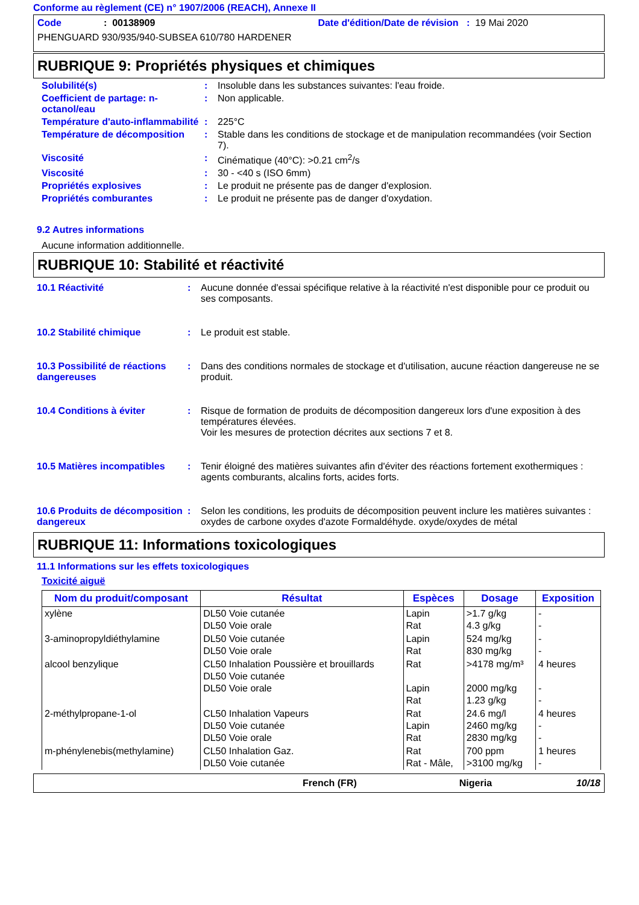Conforme au règlement (CE) n° 1907/2006 (REACH), Annexe II
Code: 00138909 Date d'édition/Date de révision : 19 Mai 2020
PHENGUARD 930/935/940-SUBSEA 610/780 HARDENER
RUBRIQUE 9: Propriétés physiques et chimiques
Solubilité(s) : Insoluble dans les substances suivantes: l'eau froide.
Coefficient de partage: n-octanol/eau
: Non applicable.
Température d'auto-inflammabilité
: 225°C
Température de décomposition : Stable dans les conditions de stockage et de manipulation recommandées (voir Section 7).
Viscosité : Cinématique (40°C): >0.21 cm<sup>2</sup>/s
Viscosité : 30 - <40 s (ISO 6mm)
Propriétés explosives : Le produit ne présente pas de danger d'explosion.
Propriétés comburantes : Le produit ne présente pas de danger d'oxydation.
9.2 Autres informations
Aucune information additionnelle.
RUBRIQUE 10: Stabilité et réactivité
10.1 Réactivité : Aucune donnée d'essai spécifique relative à la réactivité n'est disponible pour ce produit ou ses composants.
10.2 Stabilité chimique : Le produit est stable.
10.3 Possibilité de réactions dangereuses
: Dans des conditions normales de stockage et d'utilisation, aucune réaction dangereuse ne se produit.
10.4 Conditions à éviter : Risque de formation de produits de décomposition dangereux lors d'une exposition à des températures élevées.
Voir les mesures de protection décrites aux sections 7 et 8.
10.5 Matières incompatibles
: Tenir éloigné des matières suivantes afin d'éviter des réactions fortement exothermiques : agents comburants, alcalins forts, acides forts.
10.6 Produits de décomposition dangereux
: Selon les conditions, les produits de décomposition peuvent inclure les matières suivantes : oxydes de carbone oxydes d'azote Formaldéhyde. oxyde/oxydes de métal
RUBRIQUE 11: Informations toxicologiques
11.1 Informations sur les effets toxicologiques
Toxicité aiguë
| Nom du produit/composant | Résultat | Espèces | Dosage | Exposition |
| --- | --- | --- | --- | --- |
| xylène | DL50 Voie cutanée DL50 Voie orale | Lapin Rat | >1.7 g/kg 4.3 g/kg | - - |
| 3-aminopropyldiéthylamine | DL50 Voie cutanée DL50 Voie orale | Lapin Rat | 524 mg/kg 830 mg/kg | - - |
| alcool benzylique | CL50 Inhalation Poussière et brouillards DL50 Voie cutanée DL50 Voie orale | Rat Lapin Rat | >4178 mg/m³ 2000 mg/kg 1.23 g/kg | 4 heures - - |
| 2-méthylpropane-1-ol | CL50 Inhalation Vapeurs DL50 Voie cutanée DL50 Voie orale | Rat Lapin Rat | 24.6 mg/l 2460 mg/kg 2830 mg/kg | 4 heures - - |
| m-phénylenebis(methylamine) | CL50 Inhalation Gaz. DL50 Voie cutanée | Rat Rat - Mâle, | 700 ppm >3100 mg/kg | 1 heures - |
French (FR) Nigeria 10/18